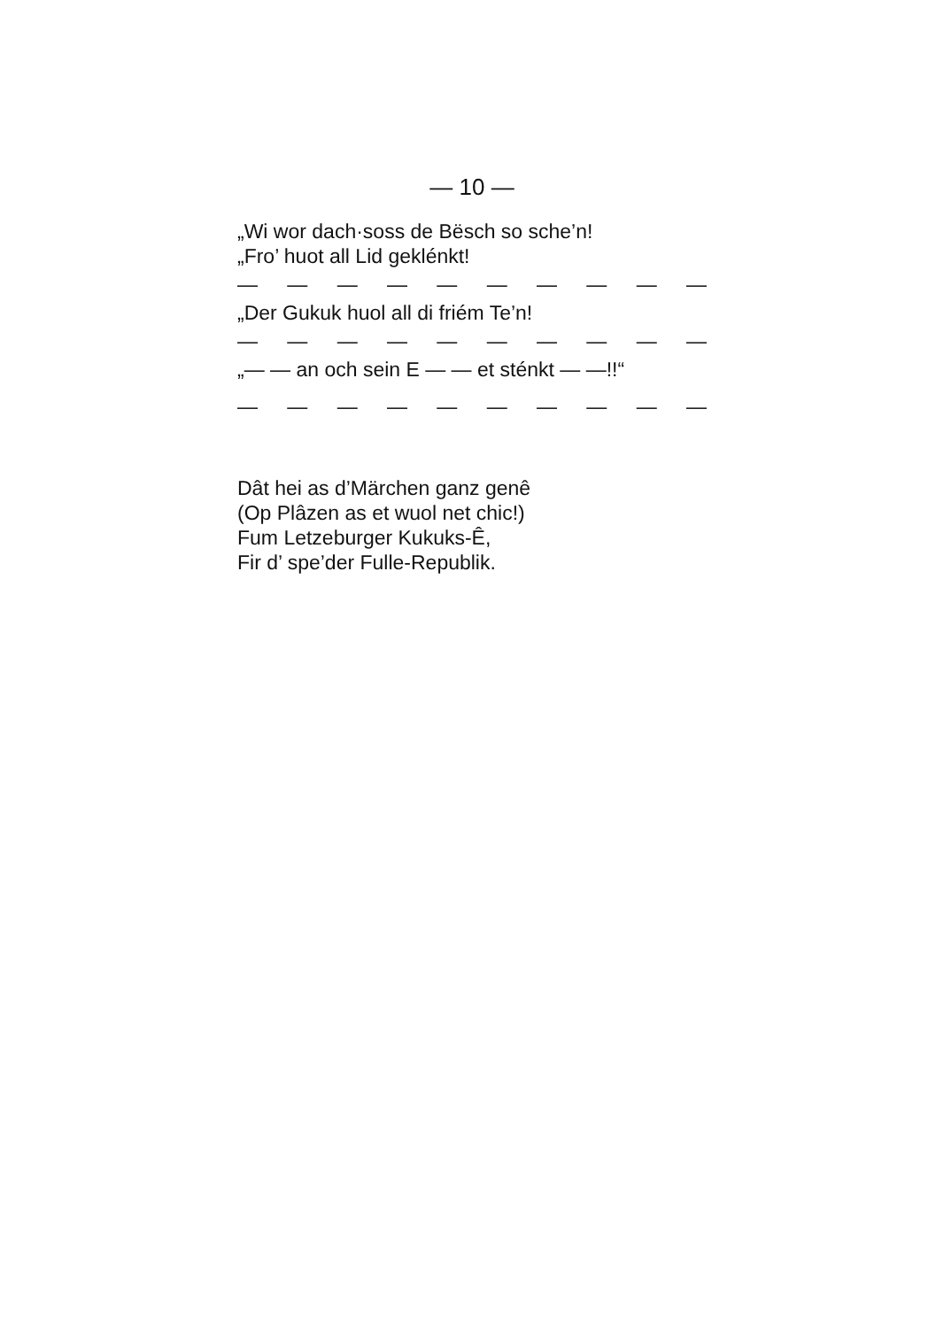— 10 —
„Wi wor dach·soss de Bësch so sche’n!
„Fro’ huot all Lid geklénkt!
— — — — — — — — — —
„Der Gukuk huol all di friém Te’n!
— — — — — — — — — —
„— — an och sein E — — et sténkt — —!!“
— — — — — — — — — —
Dât hei as d’Märchen ganz genê
(Op Plâzen as et wuol net chic!)
Fum Letzeburger Kukuks-Ê,
Fir d’ spe’der Fulle-Republik.